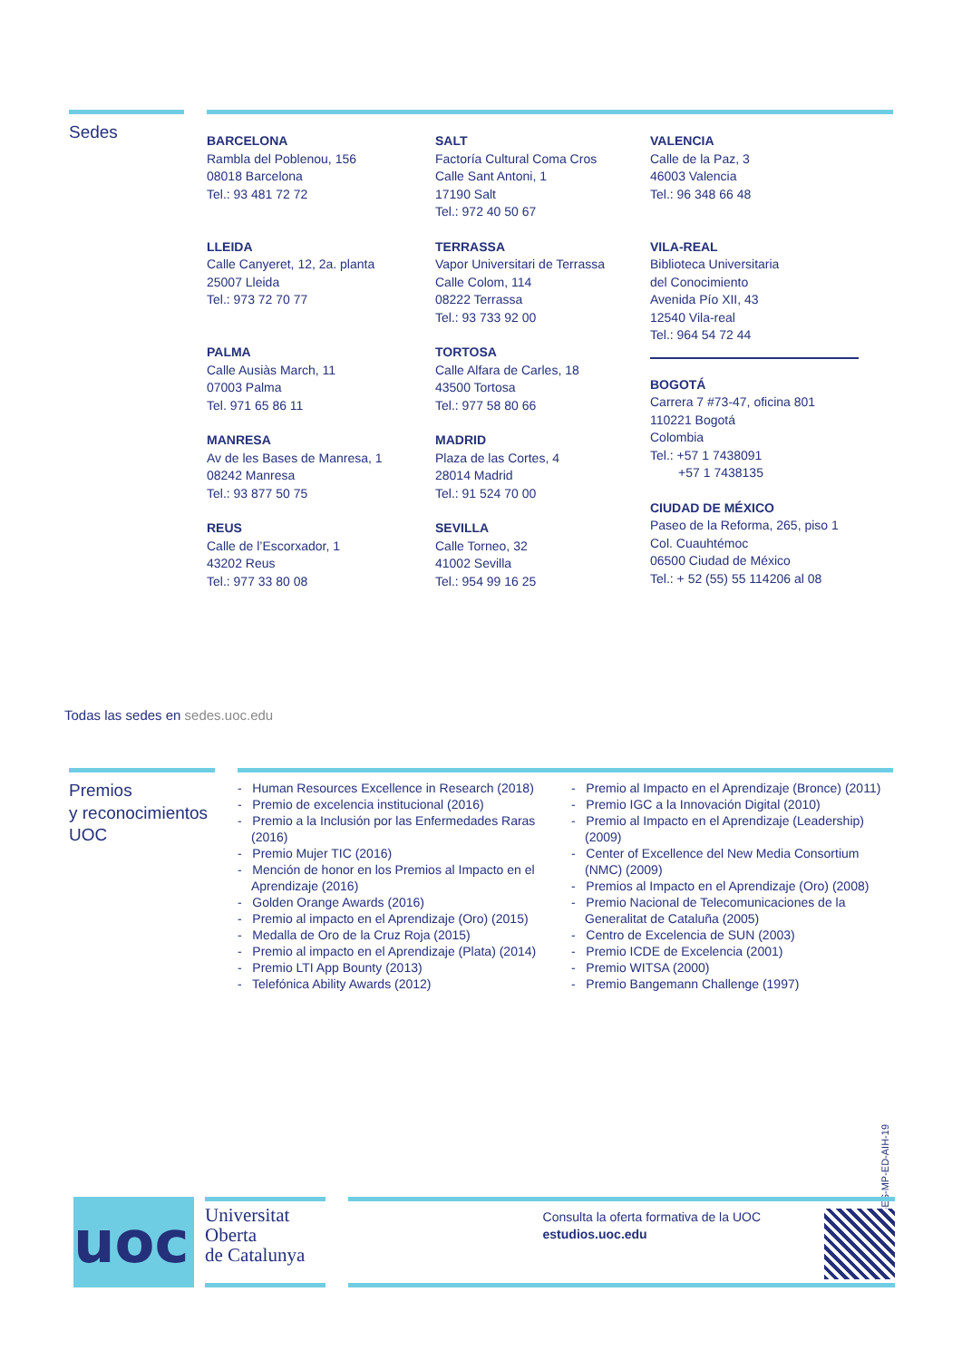Sedes
BARCELONA
Rambla del Poblenou, 156
08018 Barcelona
Tel.: 93 481 72 72
LLEIDA
Calle Canyeret, 12, 2a. planta
25007 Lleida
Tel.: 973 72 70 77
PALMA
Calle Ausiàs March, 11
07003 Palma
Tel. 971 65 86 11
MANRESA
Av de les Bases de Manresa, 1
08242 Manresa
Tel.: 93 877 50 75
REUS
Calle de l’Escorxador, 1
43202 Reus
Tel.: 977 33 80 08
SALT
Factoría Cultural Coma Cros
Calle Sant Antoni, 1
17190 Salt
Tel.: 972 40 50 67
TERRASSA
Vapor Universitari de Terrassa
Calle Colom, 114
08222 Terrassa
Tel.: 93 733 92 00
TORTOSA
Calle Alfara de Carles, 18
43500 Tortosa
Tel.: 977 58 80 66
MADRID
Plaza de las Cortes, 4
28014 Madrid
Tel.: 91 524 70 00
SEVILLA
Calle Torneo, 32
41002 Sevilla
Tel.: 954 99 16 25
VALENCIA
Calle de la Paz, 3
46003 Valencia
Tel.: 96 348 66 48
VILA-REAL
Biblioteca Universitaria
del Conocimiento
Avenida Pío XII, 43
12540 Vila-real
Tel.: 964 54 72 44
BOGOTÁ
Carrera 7 #73-47, oficina 801
110221 Bogotá
Colombia
Tel.: +57 1 7438091
+57 1 7438135
CIUDAD DE MÉXICO
Paseo de la Reforma, 265, piso 1
Col. Cuauhtémoc
06500 Ciudad de México
Tel.: + 52 (55) 55 114206 al 08
Todas las sedes en sedes.uoc.edu
Premios
y reconocimientos
UOC
- Human Resources Excellence in Research (2018)
- Premio de excelencia institucional (2016)
- Premio a la Inclusión por las Enfermedades Raras (2016)
- Premio Mujer TIC (2016)
- Mención de honor en los Premios al Impacto en el Aprendizaje (2016)
- Golden Orange Awards (2016)
- Premio al impacto en el Aprendizaje (Oro) (2015)
- Medalla de Oro de la Cruz Roja (2015)
- Premio al impacto en el Aprendizaje (Plata) (2014)
- Premio LTI App Bounty (2013)
- Telefónica Ability Awards (2012)
- Premio al Impacto en el Aprendizaje (Bronce) (2011)
- Premio IGC a la Innovación Digital (2010)
- Premio al Impacto en el Aprendizaje (Leadership) (2009)
- Center of Excellence del New Media Consortium (NMC) (2009)
- Premios al Impacto en el Aprendizaje (Oro) (2008)
- Premio Nacional de Telecomunicaciones de la Generalitat de Cataluña (2005)
- Centro de Excelencia de SUN (2003)
- Premio ICDE de Excelencia (2001)
- Premio WITSA (2000)
- Premio Bangemann Challenge (1997)
PC0233-ES-MP-ED-AIH-19
uoc
Universitat
Oberta
de Catalunya
Consulta la oferta formativa de la UOC
estudios.uoc.edu